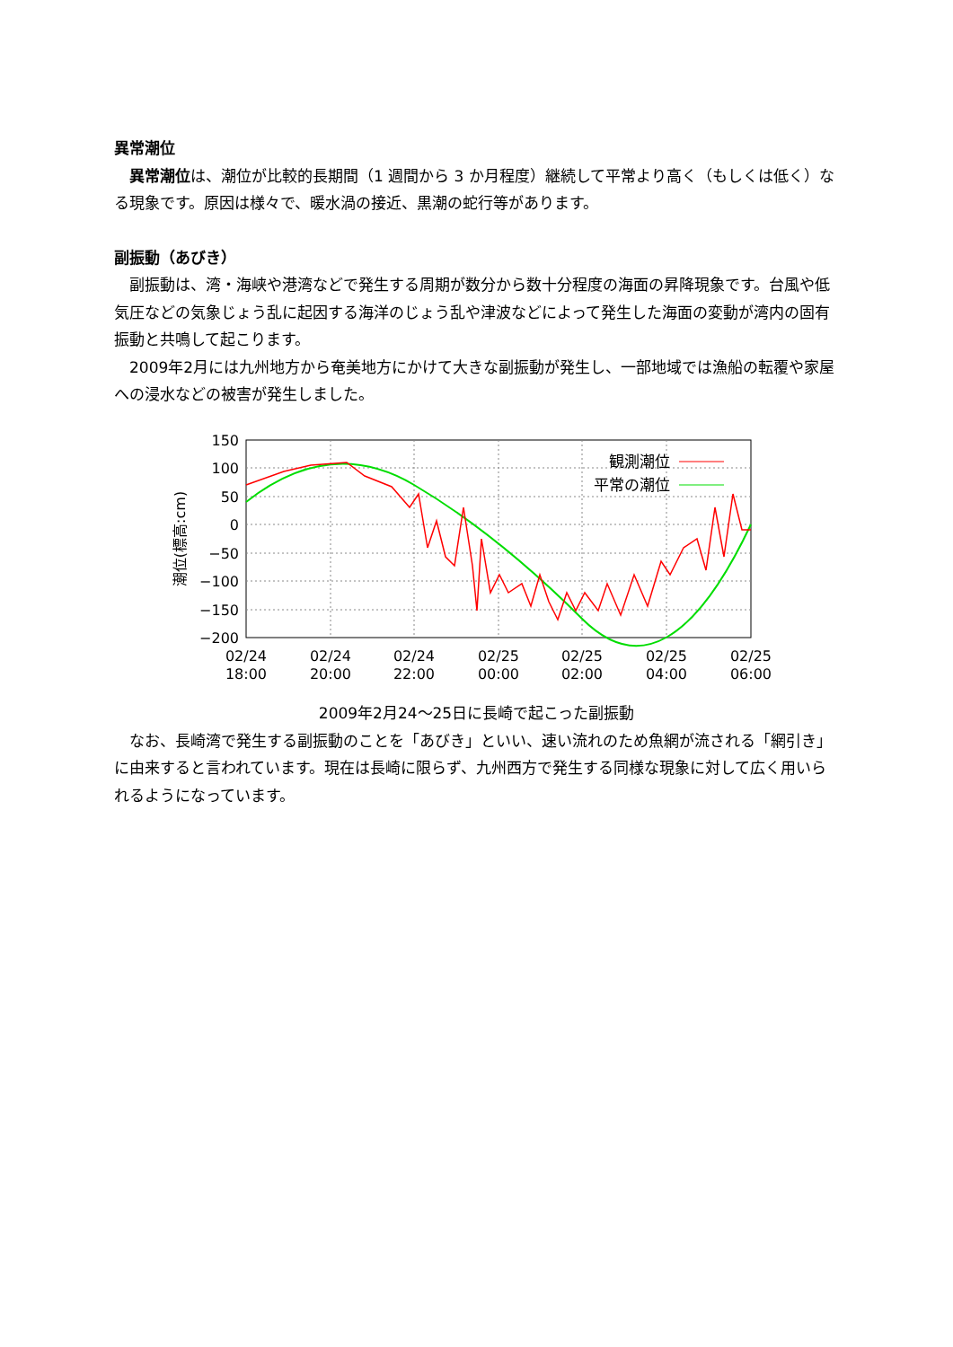異常潮位
　異常潮位は、潮位が比較的長期間（1 週間から 3 か月程度）継続して平常より高く（もしくは低く）なる現象です。原因は様々で、暖水渦の接近、黒潮の蛇行等があります。
副振動（あびき）
　副振動は、湾・海峡や港湾などで発生する周期が数分から数十分程度の海面の昇降現象です。台風や低気圧などの気象じょう乱に起因する海洋のじょう乱や津波などによって発生した海面の変動が湾内の固有振動と共鳴して起こります。
　2009年2月には九州地方から奄美地方にかけて大きな副振動が発生し、一部地域では漁船の転覆や家屋への浸水などの被害が発生しました。
観測潮位
平常の潮位
150
100
50
0
−50
−100
−150
−200
02/24
18:00
02/24
20:00
02/24
22:00
02/25
00:00
02/25
02:00
02/25
04:00
02/25
06:00
潮位(標高:cm)
2009年2月24～25日に長崎で起こった副振動
　なお、長崎湾で発生する副振動のことを「あびき」といい、速い流れのため魚網が流される「網引き」に由来すると言われています。現在は長崎に限らず、九州西方で発生する同様な現象に対して広く用いられるようになっています。